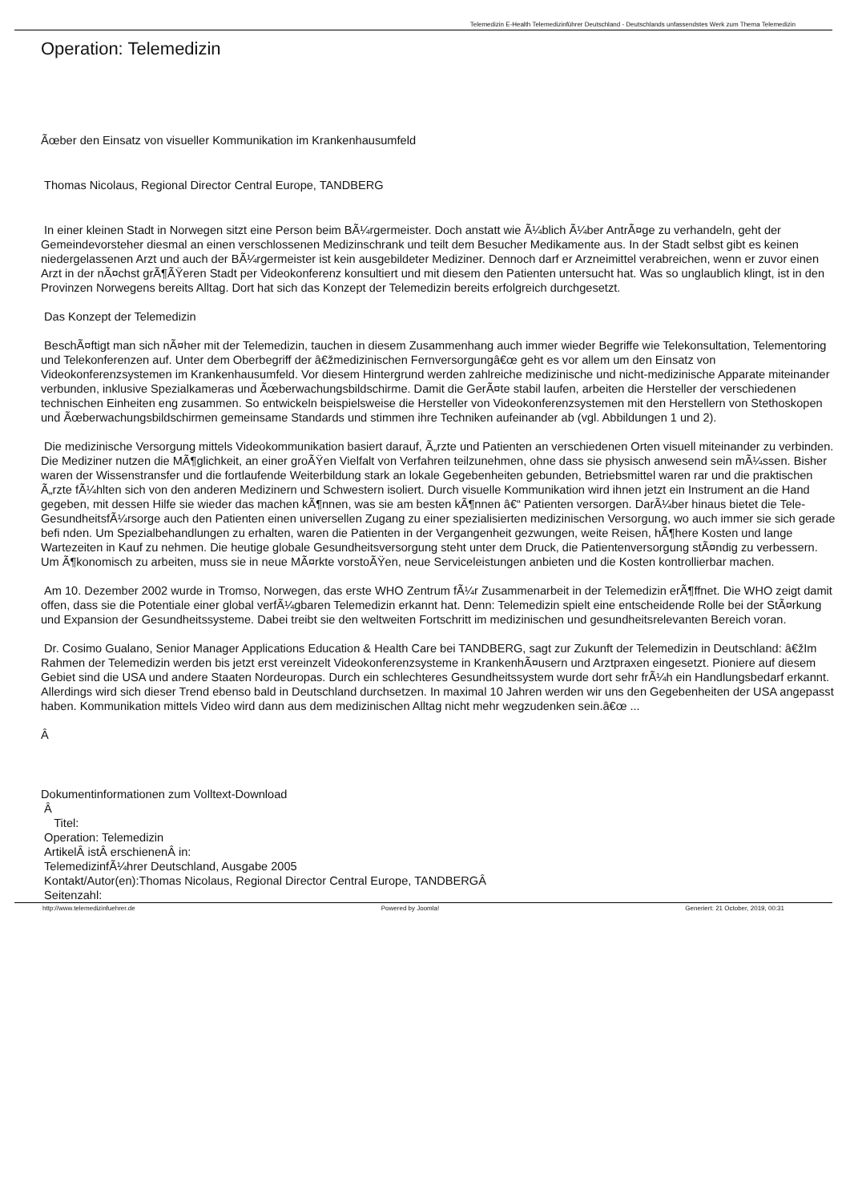Telemedizin E-Health Telemedizinführer Deutschland - Deutschlands unfassendstes Werk zum Thema Telemedizin
Operation: Telemedizin
Ãœber den Einsatz von visueller Kommunikation im Krankenhausumfeld
Thomas Nicolaus, Regional Director Central Europe, TANDBERG
In einer kleinen Stadt in Norwegen sitzt eine Person beim BÃ¼rgermeister. Doch anstatt wie Ã¼blich Ã¼ber AntrÃ¤ge zu verhandeln, geht der Gemeindevorsteher diesmal an einen verschlossenen Medizinschrank und teilt dem Besucher Medikamente aus. In der Stadt selbst gibt es keinen niedergelassenen Arzt und auch der BÃ¼rgermeister ist kein ausgebildeter Mediziner. Dennoch darf er Arzneimittel verabreichen, wenn er zuvor einen Arzt in der nÃ¤chst grÃ¶ÃŸeren Stadt per Videokonferenz konsultiert und mit diesem den Patienten untersucht hat. Was so unglaublich klingt, ist in den Provinzen Norwegens bereits Alltag. Dort hat sich das Konzept der Telemedizin bereits erfolgreich durchgesetzt.
Das Konzept der Telemedizin
BeschÃ¤ftigt man sich nÃ¤her mit der Telemedizin, tauchen in diesem Zusammenhang auch immer wieder Begriffe wie Telekonsultation, Telementoring und Telekonferenzen auf. Unter dem Oberbegriff der â€žmedizinischen Fernversorgungâ€œ geht es vor allem um den Einsatz von Videokonferenzsystemen im Krankenhausumfeld. Vor diesem Hintergrund werden zahlreiche medizinische und nicht-medizinische Apparate miteinander verbunden, inklusive Spezialkameras und Ãœberwachungsbildschirme. Damit die GerÃ¤te stabil laufen, arbeiten die Hersteller der verschiedenen technischen Einheiten eng zusammen. So entwickeln beispielsweise die Hersteller von Videokonferenzsystemen mit den Herstellern von Stethoskopen und Ãœberwachungsbildschirmen gemeinsame Standards und stimmen ihre Techniken aufeinander ab (vgl. Abbildungen 1 und 2).
Die medizinische Versorgung mittels Videokommunikation basiert darauf, Ã„rzte und Patienten an verschiedenen Orten visuell miteinander zu verbinden. Die Mediziner nutzen die MÃ¶glichkeit, an einer groÃŸen Vielfalt von Verfahren teilzunehmen, ohne dass sie physisch anwesend sein mÃ¼ssen. Bisher waren der Wissenstransfer und die fortlaufende Weiterbildung stark an lokale Gegebenheiten gebunden, Betriebsmittel waren rar und die praktischen Ã„rzte fÃ¼hlten sich von den anderen Medizinern und Schwestern isoliert. Durch visuelle Kommunikation wird ihnen jetzt ein Instrument an die Hand gegeben, mit dessen Hilfe sie wieder das machen kÃ¶nnen, was sie am besten kÃ¶nnen â€“ Patienten versorgen. DarÃ¼ber hinaus bietet die Tele-GesundheitsfÃ¼rsorge auch den Patienten einen universellen Zugang zu einer spezialisierten medizinischen Versorgung, wo auch immer sie sich gerade befi nden. Um Spezialbehandlungen zu erhalten, waren die Patienten in der Vergangenheit gezwungen, weite Reisen, hÃ¶here Kosten und lange Wartezeiten in Kauf zu nehmen. Die heutige globale Gesundheitsversorgung steht unter dem Druck, die Patientenversorgung stÃ¤ndig zu verbessern. Um Ã¶konomisch zu arbeiten, muss sie in neue MÃ¤rkte vorstoÃŸen, neue Serviceleistungen anbieten und die Kosten kontrollierbar machen.
Am 10. Dezember 2002 wurde in Tromso, Norwegen, das erste WHO Zentrum fÃ¼r Zusammenarbeit in der Telemedizin erÃ¶ffnet. Die WHO zeigt damit offen, dass sie die Potentiale einer global verfÃ¼gbaren Telemedizin erkannt hat. Denn: Telemedizin spielt eine entscheidende Rolle bei der StÃ¤rkung und Expansion der Gesundheitssysteme. Dabei treibt sie den weltweiten Fortschritt im medizinischen und gesundheitsrelevanten Bereich voran.
Dr. Cosimo Gualano, Senior Manager Applications Education & Health Care bei TANDBERG, sagt zur Zukunft der Telemedizin in Deutschland: â€žIm Rahmen der Telemedizin werden bis jetzt erst vereinzelt Videokonferenzsysteme in KrankenhÃ¤usern und Arztpraxen eingesetzt. Pioniere auf diesem Gebiet sind die USA und andere Staaten Nordeuropas. Durch ein schlechteres Gesundheitssystem wurde dort sehr frÃ¼h ein Handlungsbedarf erkannt. Allerdings wird sich dieser Trend ebenso bald in Deutschland durchsetzen. In maximal 10 Jahren werden wir uns den Gegebenheiten der USA angepasst haben. Kommunikation mittels Video wird dann aus dem medizinischen Alltag nicht mehr wegzudenken sein.â€œ ...
Â
Dokumentinformationen zum Volltext-Download
Â
Titel:
Operation: Telemedizin
ArtikelÂ istÂ erschienenÂ in:
TelemedizinfÃ¼hrer Deutschland, Ausgabe 2005
Kontakt/Autor(en):Thomas Nicolaus, Regional Director Central Europe, TANDBERGÂ
Seitenzahl:
http://www.telemedizinfuehrer.de Powered by Joomla! Generiert: 21 October, 2019, 00:31